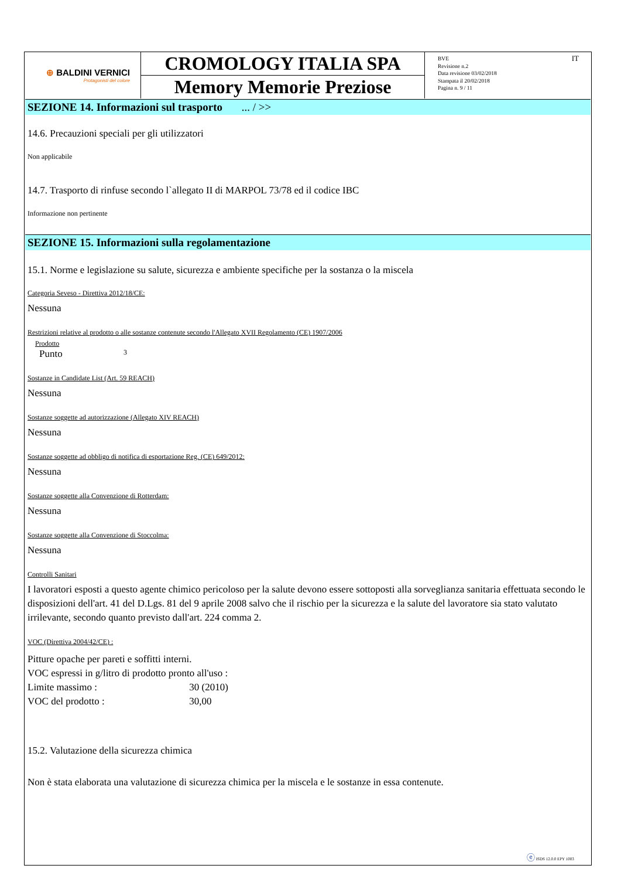⊕ BALDINI VERNICI
Protagonisti del colore
CROMOLOGY ITALIA SPA
Memory Memorie Preziose
BVE
Revisione n.2
Data revisione 03/02/2018
Stampata il 20/02/2018
Pagina n. 9 / 11
IT
SEZIONE 14. Informazioni sul trasporto ... / >>
14.6. Precauzioni speciali per gli utilizzatori
Non applicabile
14.7. Trasporto di rinfuse secondo l`allegato II di MARPOL 73/78 ed il codice IBC
Informazione non pertinente
SEZIONE 15. Informazioni sulla regolamentazione
15.1. Norme e legislazione su salute, sicurezza e ambiente specifiche per la sostanza o la miscela
Categoria Seveso - Direttiva 2012/18/CE:
Nessuna
Restrizioni relative al prodotto o alle sostanze contenute secondo l'Allegato XVII Regolamento (CE) 1907/2006
Prodotto
Punto 3
Sostanze in Candidate List (Art. 59 REACH)
Nessuna
Sostanze soggette ad autorizzazione (Allegato XIV REACH)
Nessuna
Sostanze soggette ad obbligo di notifica di esportazione Reg. (CE) 649/2012:
Nessuna
Sostanze soggette alla Convenzione di Rotterdam:
Nessuna
Sostanze soggette alla Convenzione di Stoccolma:
Nessuna
Controlli Sanitari
I lavoratori esposti a questo agente chimico pericoloso per la salute devono essere sottoposti alla sorveglianza sanitaria effettuata secondo le disposizioni dell'art. 41 del D.Lgs. 81 del 9 aprile 2008 salvo che il rischio per la sicurezza e la salute del lavoratore sia stato valutato irrilevante, secondo quanto previsto dall'art. 224 comma 2.
VOC (Direttiva 2004/42/CE) :
Pitture opache per pareti e soffitti interni.
VOC espressi in g/litro di prodotto pronto all'uso :
Limite massimo : 30 (2010)
VOC del prodotto : 30,00
15.2. Valutazione della sicurezza chimica
Non è stata elaborata una valutazione di sicurezza chimica per la miscela e le sostanze in essa contenute.
ⓔ ISDS 12.0.0 EPY 1003